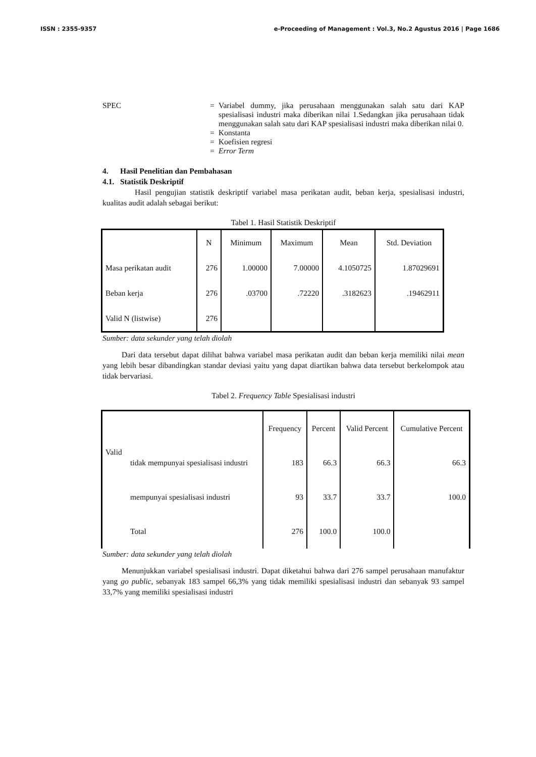ISSN : 2355-9357 e-Proceeding of Management : Vol.3, No.2 Agustus 2016 | Page 1686
SPEC = Variabel dummy, jika perusahaan menggunakan salah satu dari KAP spesialisasi industri maka diberikan nilai 1.Sedangkan jika perusahaan tidak menggunakan salah satu dari KAP spesialisasi industri maka diberikan nilai 0.
= Konstanta
= Koefisien regresi
= Error Term
4. Hasil Penelitian dan Pembahasan
4.1. Statistik Deskriptif
Hasil pengujian statistik deskriptif variabel masa perikatan audit, beban kerja, spesialisasi industri, kualitas audit adalah sebagai berikut:
Tabel 1. Hasil Statistik Deskriptif
| | N | Minimum | Maximum | Mean | Std. Deviation |
| --- | --- | --- | --- | --- | --- |
| Masa perikatan audit | 276 | 1.00000 | 7.00000 | 4.1050725 | 1.87029691 |
| Beban kerja | 276 | .03700 | .72220 | .3182623 | .19462911 |
| Valid N (listwise) | 276 | | | | |
Sumber: data sekunder yang telah diolah
Dari data tersebut dapat dilihat bahwa variabel masa perikatan audit dan beban kerja memiliki nilai mean yang lebih besar dibandingkan standar deviasi yaitu yang dapat diartikan bahwa data tersebut berkelompok atau tidak bervariasi.
Tabel 2. Frequency Table Spesialisasi industri
| | | Frequency | Percent | Valid Percent | Cumulative Percent |
| --- | --- | --- | --- | --- | --- |
| Valid | tidak mempunyai spesialisasi industri | 183 | 66.3 | 66.3 | 66.3 |
| | mempunyai spesialisasi industri | 93 | 33.7 | 33.7 | 100.0 |
| | Total | 276 | 100.0 | 100.0 | |
Sumber: data sekunder yang telah diolah
Menunjukkan variabel spesialisasi industri. Dapat diketahui bahwa dari 276 sampel perusahaan manufaktur yang go public, sebanyak 183 sampel 66,3% yang tidak memiliki spesialisasi industri dan sebanyak 93 sampel 33,7% yang memiliki spesialisasi industri